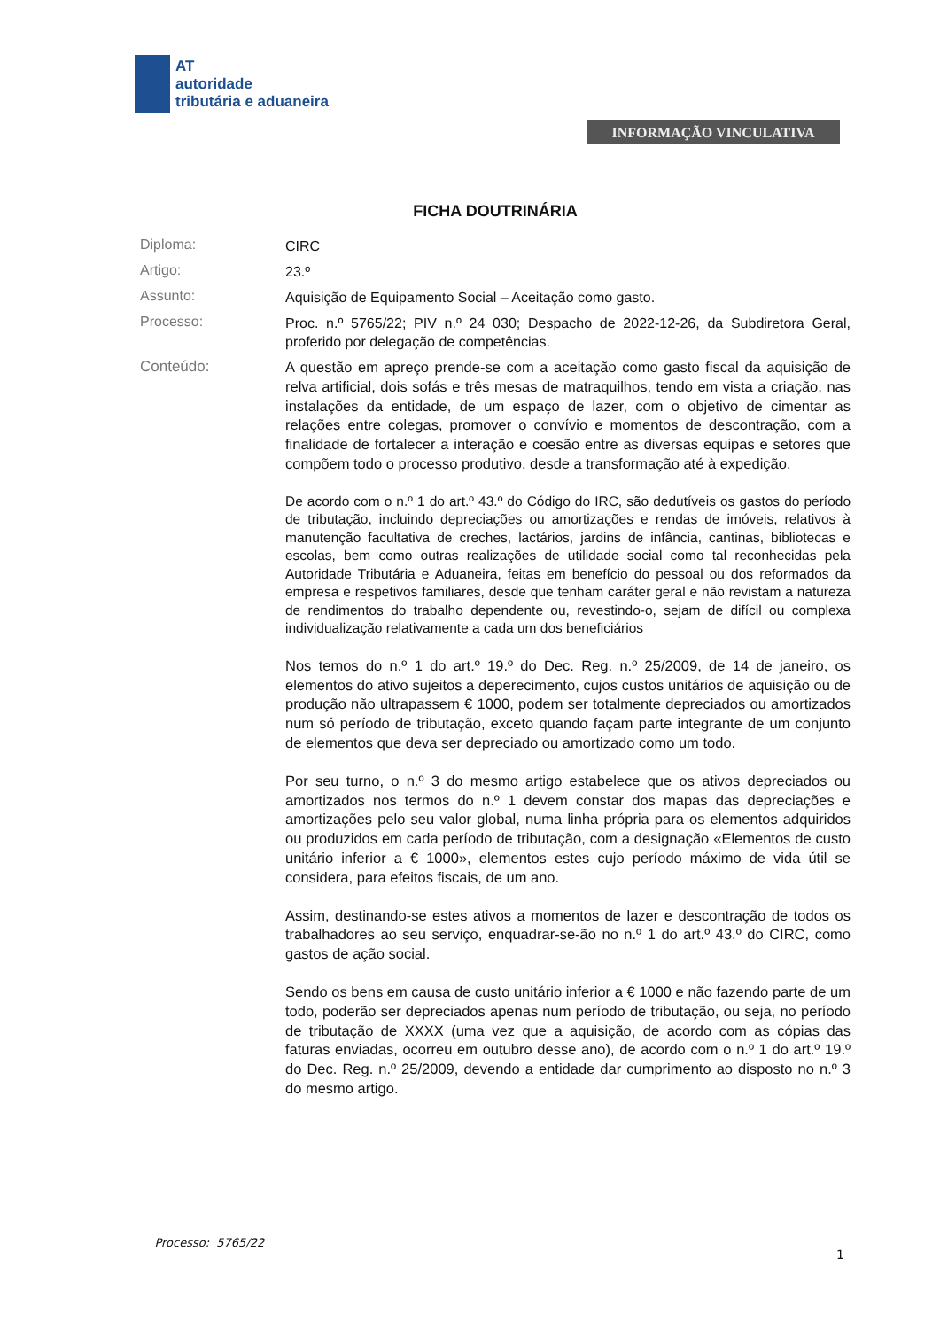AT
autoridade
tributária e aduaneira
INFORMAÇÃO VINCULATIVA
FICHA DOUTRINÁRIA
Diploma:
CIRC
Artigo:
23.º
Assunto:
Aquisição de Equipamento Social – Aceitação como gasto.
Processo:
Proc. n.º 5765/22; PIV n.º 24 030; Despacho de 2022-12-26, da Subdiretora Geral, proferido por delegação de competências.
Conteúdo:
A questão em apreço prende-se com a aceitação como gasto fiscal da aquisição de relva artificial, dois sofás e três mesas de matraquilhos, tendo em vista a criação, nas instalações da entidade, de um espaço de lazer, com o objetivo de cimentar as relações entre colegas, promover o convívio e momentos de descontração, com a finalidade de fortalecer a interação e coesão entre as diversas equipas e setores que compõem todo o processo produtivo, desde a transformação até à expedição.
De acordo com o n.º 1 do art.º 43.º do Código do IRC, são dedutíveis os gastos do período de tributação, incluindo depreciações ou amortizações e rendas de imóveis, relativos à manutenção facultativa de creches, lactários, jardins de infância, cantinas, bibliotecas e escolas, bem como outras realizações de utilidade social como tal reconhecidas pela Autoridade Tributária e Aduaneira, feitas em benefício do pessoal ou dos reformados da empresa e respetivos familiares, desde que tenham caráter geral e não revistam a natureza de rendimentos do trabalho dependente ou, revestindo-o, sejam de difícil ou complexa individualização relativamente a cada um dos beneficiários
Nos temos do n.º 1 do art.º 19.º do Dec. Reg. n.º 25/2009, de 14 de janeiro, os elementos do ativo sujeitos a deperecimento, cujos custos unitários de aquisição ou de produção não ultrapassem € 1000, podem ser totalmente depreciados ou amortizados num só período de tributação, exceto quando façam parte integrante de um conjunto de elementos que deva ser depreciado ou amortizado como um todo.
Por seu turno, o n.º 3 do mesmo artigo estabelece que os ativos depreciados ou amortizados nos termos do n.º 1 devem constar dos mapas das depreciações e amortizações pelo seu valor global, numa linha própria para os elementos adquiridos ou produzidos em cada período de tributação, com a designação «Elementos de custo unitário inferior a € 1000», elementos estes cujo período máximo de vida útil se considera, para efeitos fiscais, de um ano.
Assim, destinando-se estes ativos a momentos de lazer e descontração de todos os trabalhadores ao seu serviço, enquadrar-se-ão no n.º 1 do art.º 43.º do CIRC, como gastos de ação social.
Sendo os bens em causa de custo unitário inferior a € 1000 e não fazendo parte de um todo, poderão ser depreciados apenas num período de tributação, ou seja, no período de tributação de XXXX (uma vez que a aquisição, de acordo com as cópias das faturas enviadas, ocorreu em outubro desse ano), de acordo com o n.º 1 do art.º 19.º do Dec. Reg. n.º 25/2009, devendo a entidade dar cumprimento ao disposto no n.º 3 do mesmo artigo.
Processo: 5765/22
1